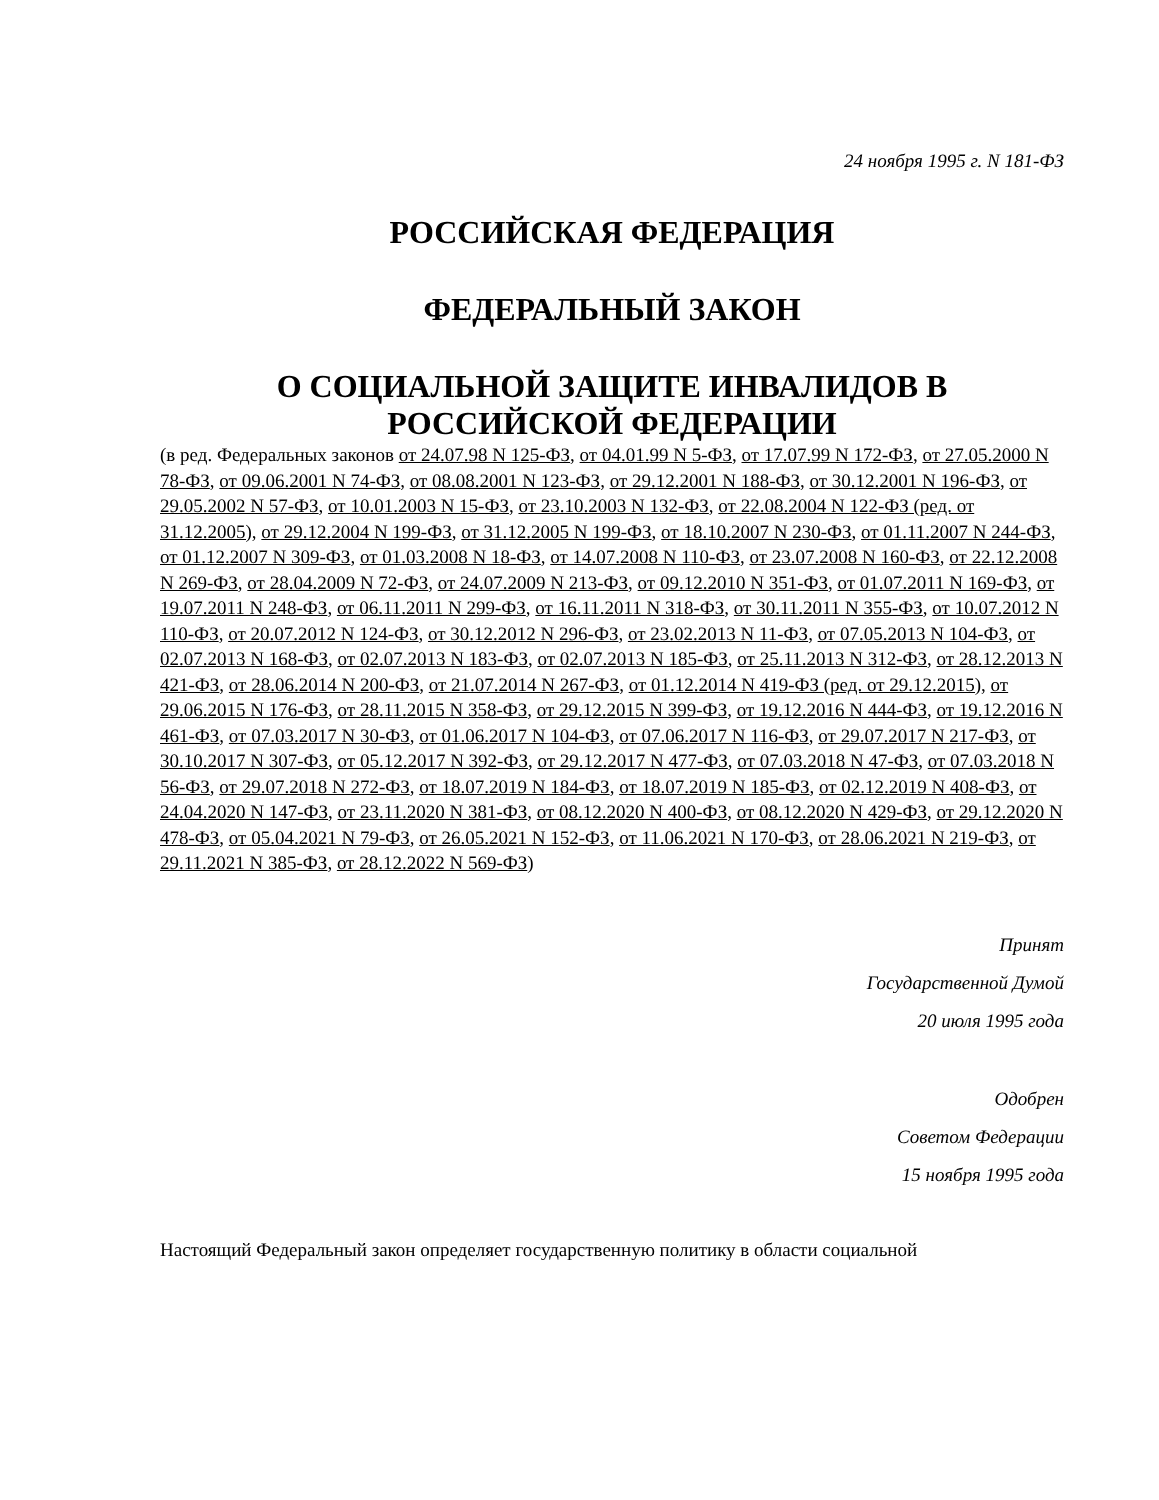24 ноября 1995 г. N 181-ФЗ
РОССИЙСКАЯ ФЕДЕРАЦИЯ
ФЕДЕРАЛЬНЫЙ ЗАКОН
О СОЦИАЛЬНОЙ ЗАЩИТЕ ИНВАЛИДОВ В РОССИЙСКОЙ ФЕДЕРАЦИИ
(в ред. Федеральных законов от 24.07.98 N 125-ФЗ, от 04.01.99 N 5-ФЗ, от 17.07.99 N 172-ФЗ, от 27.05.2000 N 78-ФЗ, от 09.06.2001 N 74-ФЗ, от 08.08.2001 N 123-ФЗ, от 29.12.2001 N 188-ФЗ, от 30.12.2001 N 196-ФЗ, от 29.05.2002 N 57-ФЗ, от 10.01.2003 N 15-ФЗ, от 23.10.2003 N 132-ФЗ, от 22.08.2004 N 122-ФЗ (ред. от 31.12.2005), от 29.12.2004 N 199-ФЗ, от 31.12.2005 N 199-ФЗ, от 18.10.2007 N 230-ФЗ, от 01.11.2007 N 244-ФЗ, от 01.12.2007 N 309-ФЗ, от 01.03.2008 N 18-ФЗ, от 14.07.2008 N 110-ФЗ, от 23.07.2008 N 160-ФЗ, от 22.12.2008 N 269-ФЗ, от 28.04.2009 N 72-ФЗ, от 24.07.2009 N 213-ФЗ, от 09.12.2010 N 351-ФЗ, от 01.07.2011 N 169-ФЗ, от 19.07.2011 N 248-ФЗ, от 06.11.2011 N 299-ФЗ, от 16.11.2011 N 318-ФЗ, от 30.11.2011 N 355-ФЗ, от 10.07.2012 N 110-ФЗ, от 20.07.2012 N 124-ФЗ, от 30.12.2012 N 296-ФЗ, от 23.02.2013 N 11-ФЗ, от 07.05.2013 N 104-ФЗ, от 02.07.2013 N 168-ФЗ, от 02.07.2013 N 183-ФЗ, от 02.07.2013 N 185-ФЗ, от 25.11.2013 N 312-ФЗ, от 28.12.2013 N 421-ФЗ, от 28.06.2014 N 200-ФЗ, от 21.07.2014 N 267-ФЗ, от 01.12.2014 N 419-ФЗ (ред. от 29.12.2015), от 29.06.2015 N 176-ФЗ, от 28.11.2015 N 358-ФЗ, от 29.12.2015 N 399-ФЗ, от 19.12.2016 N 444-ФЗ, от 19.12.2016 N 461-ФЗ, от 07.03.2017 N 30-ФЗ, от 01.06.2017 N 104-ФЗ, от 07.06.2017 N 116-ФЗ, от 29.07.2017 N 217-ФЗ, от 30.10.2017 N 307-ФЗ, от 05.12.2017 N 392-ФЗ, от 29.12.2017 N 477-ФЗ, от 07.03.2018 N 47-ФЗ, от 07.03.2018 N 56-ФЗ, от 29.07.2018 N 272-ФЗ, от 18.07.2019 N 184-ФЗ, от 18.07.2019 N 185-ФЗ, от 02.12.2019 N 408-ФЗ, от 24.04.2020 N 147-ФЗ, от 23.11.2020 N 381-ФЗ, от 08.12.2020 N 400-ФЗ, от 08.12.2020 N 429-ФЗ, от 29.12.2020 N 478-ФЗ, от 05.04.2021 N 79-ФЗ, от 26.05.2021 N 152-ФЗ, от 11.06.2021 N 170-ФЗ, от 28.06.2021 N 219-ФЗ, от 29.11.2021 N 385-ФЗ, от 28.12.2022 N 569-ФЗ)
Принят
Государственной Думой
20 июля 1995 года
Одобрен
Советом Федерации
15 ноября 1995 года
Настоящий Федеральный закон определяет государственную политику в области социальной